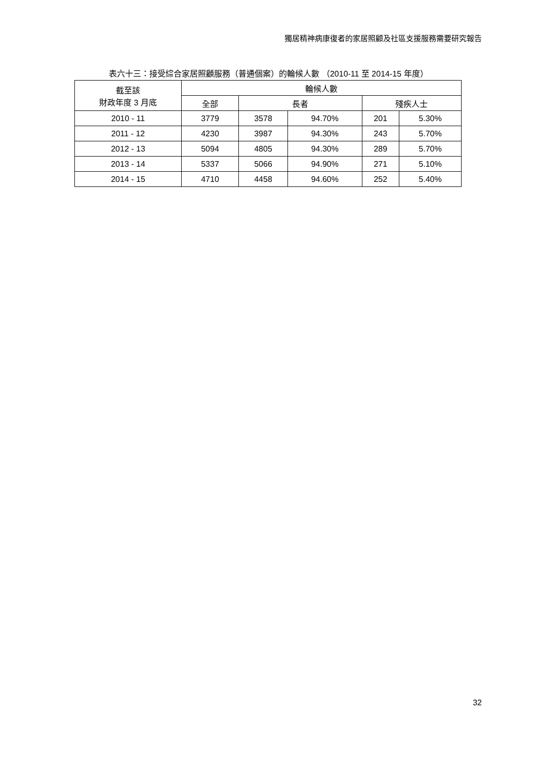獨居精神病康復者的家居照顧及社區支援服務需要研究報告
表六十三：接受綜合家居照顧服務（普通個案）的輪候人數 （2010-11 至 2014-15 年度）
| 截至該 財政年度 3 月底 | 輪候人數 | | | | |
| --- | --- | --- | --- | --- | --- |
| | 全部 | 長者 | | 殘疾人士 | |
| 2010 - 11 | 3779 | 3578 | 94.70% | 201 | 5.30% |
| 2011 - 12 | 4230 | 3987 | 94.30% | 243 | 5.70% |
| 2012 - 13 | 5094 | 4805 | 94.30% | 289 | 5.70% |
| 2013 - 14 | 5337 | 5066 | 94.90% | 271 | 5.10% |
| 2014 - 15 | 4710 | 4458 | 94.60% | 252 | 5.40% |
32